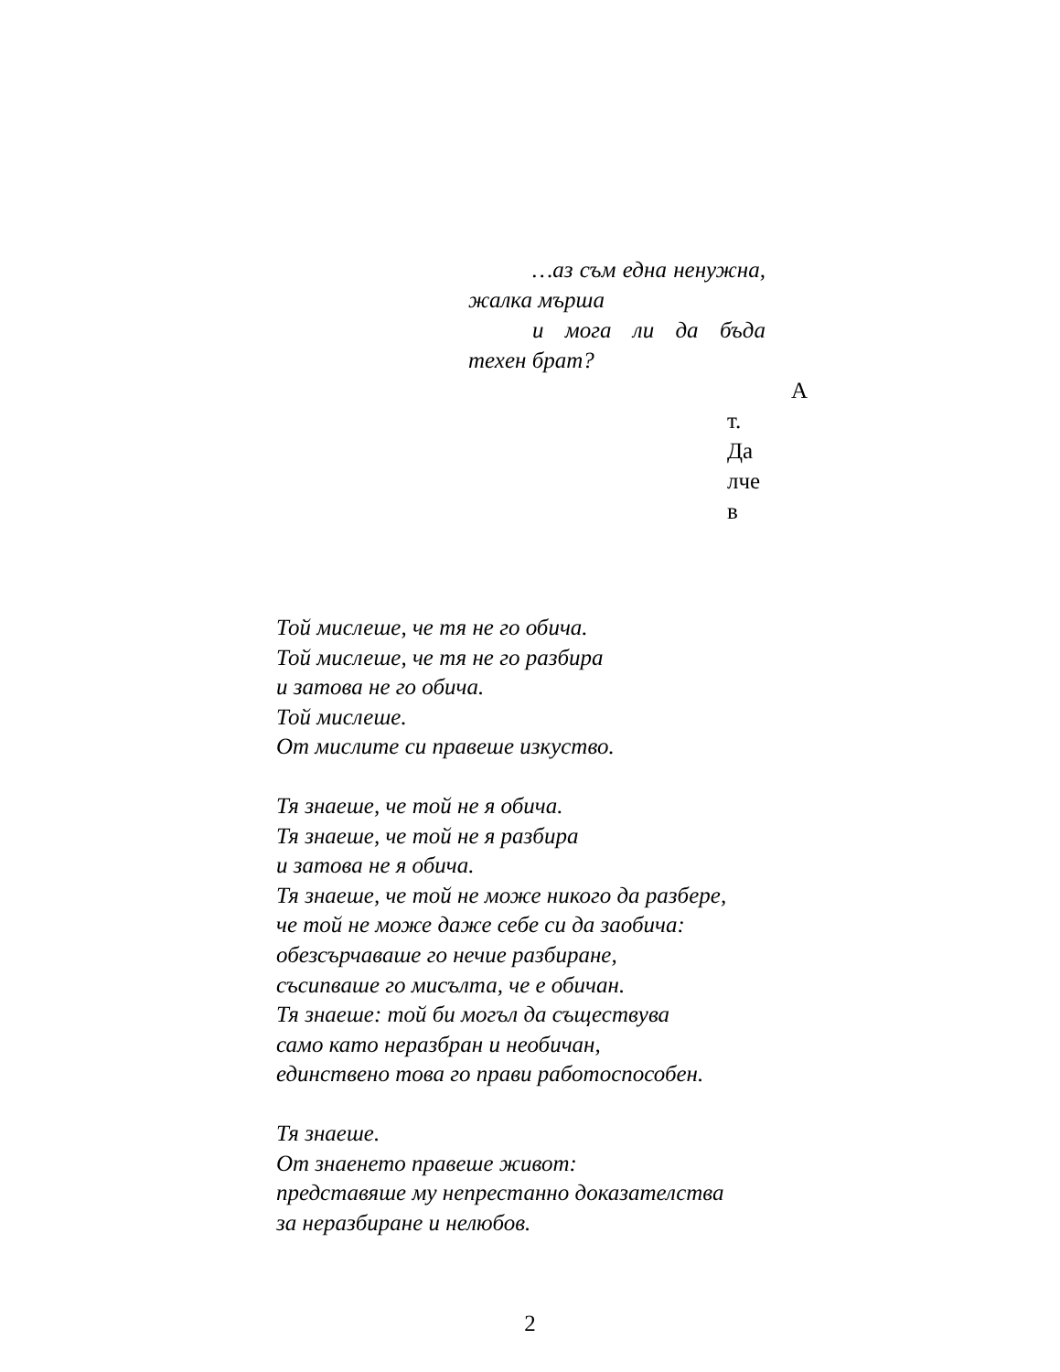…аз съм една ненужна, жалка мърша
и мога ли да бъда техен брат?
А
т.
Да
лче
в
Той мислеше, че тя не го обича.
Той мислеше, че тя не го разбира
и затова не го обича.
Той мислеше.
От мислите си правеше изкуство.
Тя знаеше, че той не я обича.
Тя знаеше, че той не я разбира
и затова не я обича.
Тя знаеше, че той не може никого да разбере,
че той не може даже себе си да заобича:
обезсърчаваше го нечие разбиране,
съсипваше го мисълта, че е обичан.
Тя знаеше: той би могъл да съществува
само като неразбран и необичан,
единствено това го прави работоспособен.
Тя знаеше.
От знаенето правеше живот:
представяше му непрестанно доказателства
за неразбиране и нелюбов.
2